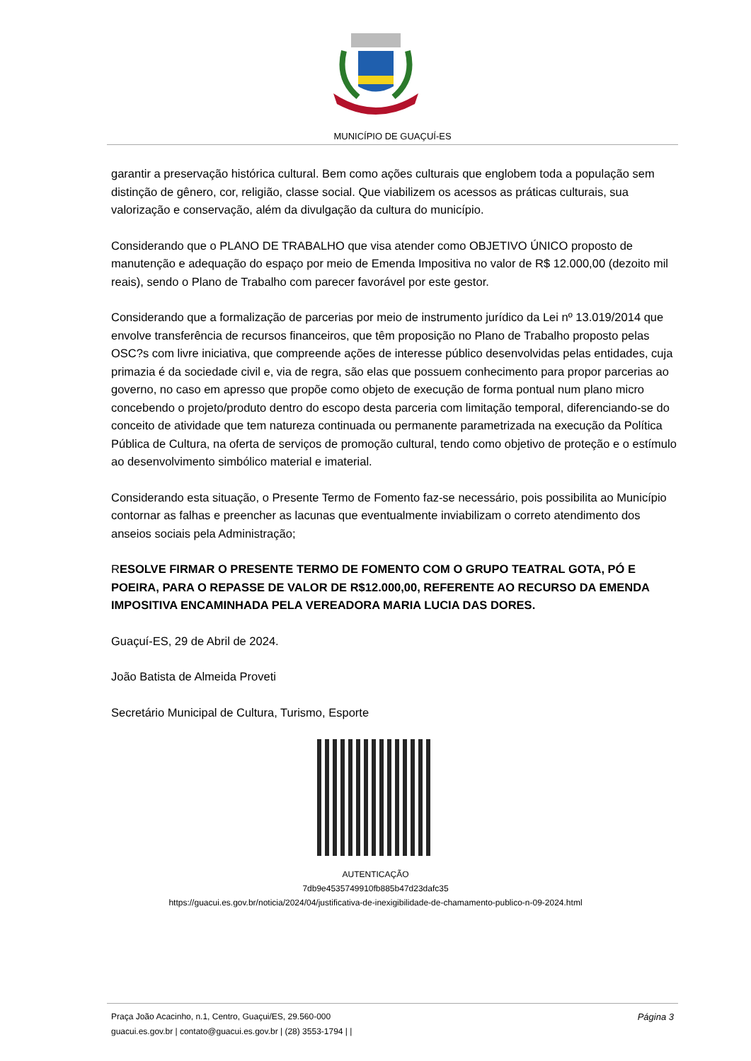MUNICÍPIO DE GUAÇUÍ-ES
garantir a preservação histórica cultural. Bem como ações culturais que englobem toda a população sem distinção de gênero, cor, religião, classe social. Que viabilizem os acessos as práticas culturais, sua valorização e conservação, além da divulgação da cultura do município.
Considerando que o PLANO DE TRABALHO que visa atender como OBJETIVO ÚNICO proposto de manutenção e adequação do espaço por meio de Emenda Impositiva no valor de R$ 12.000,00 (dezoito mil reais), sendo o Plano de Trabalho com parecer favorável por este gestor.
Considerando que a formalização de parcerias por meio de instrumento jurídico da Lei nº 13.019/2014 que envolve transferência de recursos financeiros, que têm proposição no Plano de Trabalho proposto pelas OSC?s com livre iniciativa, que compreende ações de interesse público desenvolvidas pelas entidades, cuja primazia é da sociedade civil e, via de regra, são elas que possuem conhecimento para propor parcerias ao governo, no caso em apresso que propõe como objeto de execução de forma pontual num plano micro concebendo o projeto/produto dentro do escopo desta parceria com limitação temporal, diferenciando-se do conceito de atividade que tem natureza continuada ou permanente parametrizada na execução da Política Pública de Cultura, na oferta de serviços de promoção cultural, tendo como objetivo de proteção e o estímulo ao desenvolvimento simbólico material e imaterial.
Considerando esta situação, o Presente Termo de Fomento faz-se necessário, pois possibilita ao Município contornar as falhas e preencher as lacunas que eventualmente inviabilizam o correto atendimento dos anseios sociais pela Administração;
RESOLVE FIRMAR O PRESENTE TERMO DE FOMENTO COM O GRUPO TEATRAL GOTA, PÓ E POEIRA, PARA O REPASSE DE VALOR DE R$12.000,00, REFERENTE AO RECURSO DA EMENDA IMPOSITIVA ENCAMINHADA PELA VEREADORA MARIA LUCIA DAS DORES.
Guaçuí-ES, 29 de Abril de 2024.
João Batista de Almeida Proveti
Secretário Municipal de Cultura, Turismo, Esporte
AUTENTICAÇÃO
7db9e4535749910fb885b47d23dafc35
https://guacui.es.gov.br/noticia/2024/04/justificativa-de-inexigibilidade-de-chamamento-publico-n-09-2024.html
Praça João Acacinho, n.1, Centro, Guaçui/ES, 29.560-000 Página 3
guacui.es.gov.br | contato@guacui.es.gov.br | (28) 3553-1794 | |